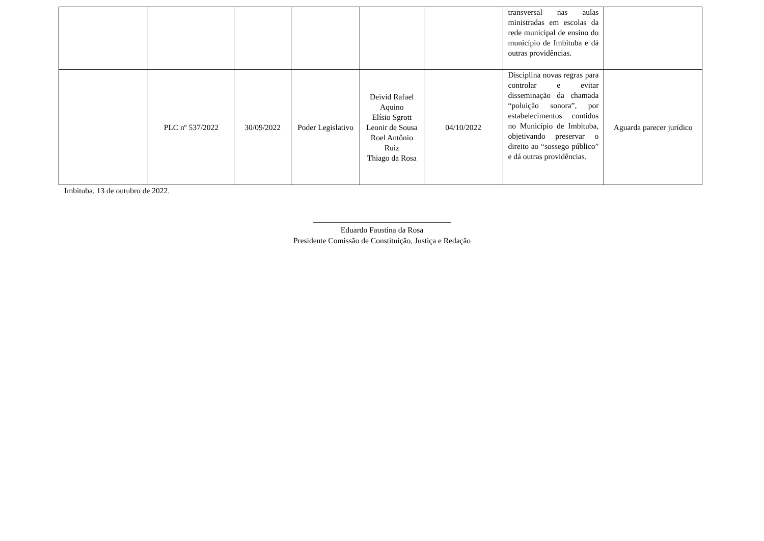| | | | | | | transversal nas aulas ministradas em escolas da rede municipal de ensino do município de Imbituba e dá outras providências. | |
| | PLC nº 537/2022 | 30/09/2022 | Poder Legislativo | Deivid Rafael Aquino Elísio Sgrott Leonir de Sousa Roel Antônio Ruiz Thiago da Rosa | 04/10/2022 | Disciplina novas regras para controlar e evitar disseminação da chamada “poluição sonora”, por estabelecimentos contidos no Município de Imbituba, objetivando preservar o direito ao “sossego público” e dá outras providências. | Aguarda parecer jurídico |
Imbituba, 13 de outubro de 2022.
___________________________________
Eduardo Faustina da Rosa
Presidente Comissão de Constituição, Justiça e Redação